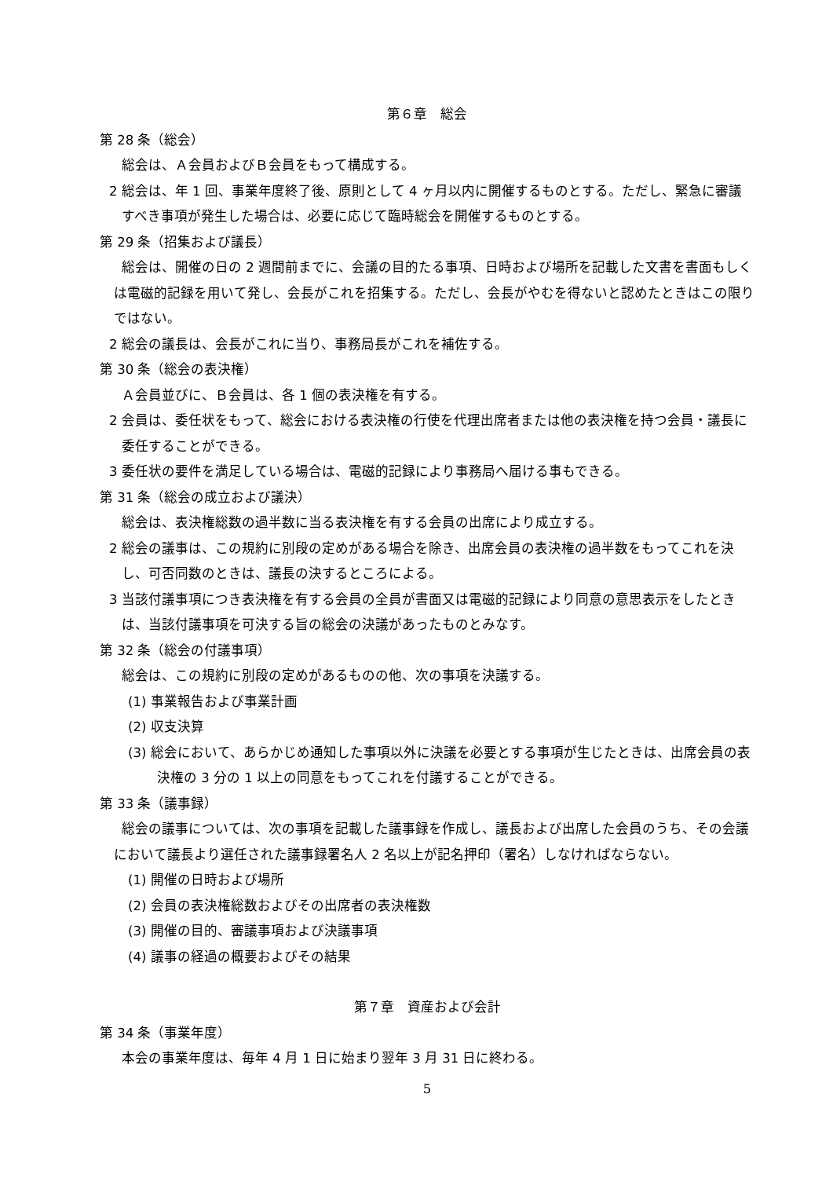第６章　総会
第 28 条（総会）
総会は、Ａ会員およびＢ会員をもって構成する。
2 総会は、年 1 回、事業年度終了後、原則として 4 ヶ月以内に開催するものとする。ただし、緊急に審議すべき事項が発生した場合は、必要に応じて臨時総会を開催するものとする。
第 29 条（招集および議長）
総会は、開催の日の 2 週間前までに、会議の目的たる事項、日時および場所を記載した文書を書面もしくは電磁的記録を用いて発し、会長がこれを招集する。ただし、会長がやむを得ないと認めたときはこの限りではない。
2 総会の議長は、会長がこれに当り、事務局長がこれを補佐する。
第 30 条（総会の表決権）
Ａ会員並びに、Ｂ会員は、各 1 個の表決権を有する。
2 会員は、委任状をもって、総会における表決権の行使を代理出席者または他の表決権を持つ会員・議長に委任することができる。
3 委任状の要件を満足している場合は、電磁的記録により事務局へ届ける事もできる。
第 31 条（総会の成立および議決）
総会は、表決権総数の過半数に当る表決権を有する会員の出席により成立する。
2 総会の議事は、この規約に別段の定めがある場合を除き、出席会員の表決権の過半数をもってこれを決し、可否同数のときは、議長の決するところによる。
3 当該付議事項につき表決権を有する会員の全員が書面又は電磁的記録により同意の意思表示をしたときは、当該付議事項を可決する旨の総会の決議があったものとみなす。
第 32 条（総会の付議事項）
総会は、この規約に別段の定めがあるものの他、次の事項を決議する。
(1) 事業報告および事業計画
(2) 収支決算
(3) 総会において、あらかじめ通知した事項以外に決議を必要とする事項が生じたときは、出席会員の表決権の 3 分の 1 以上の同意をもってこれを付議することができる。
第 33 条（議事録）
総会の議事については、次の事項を記載した議事録を作成し、議長および出席した会員のうち、その会議において議長より選任された議事録署名人 2 名以上が記名押印（署名）しなければならない。
(1) 開催の日時および場所
(2) 会員の表決権総数およびその出席者の表決権数
(3) 開催の目的、審議事項および決議事項
(4) 議事の経過の概要およびその結果
第７章　資産および会計
第 34 条（事業年度）
本会の事業年度は、毎年 4 月 1 日に始まり翌年 3 月 31 日に終わる。
5